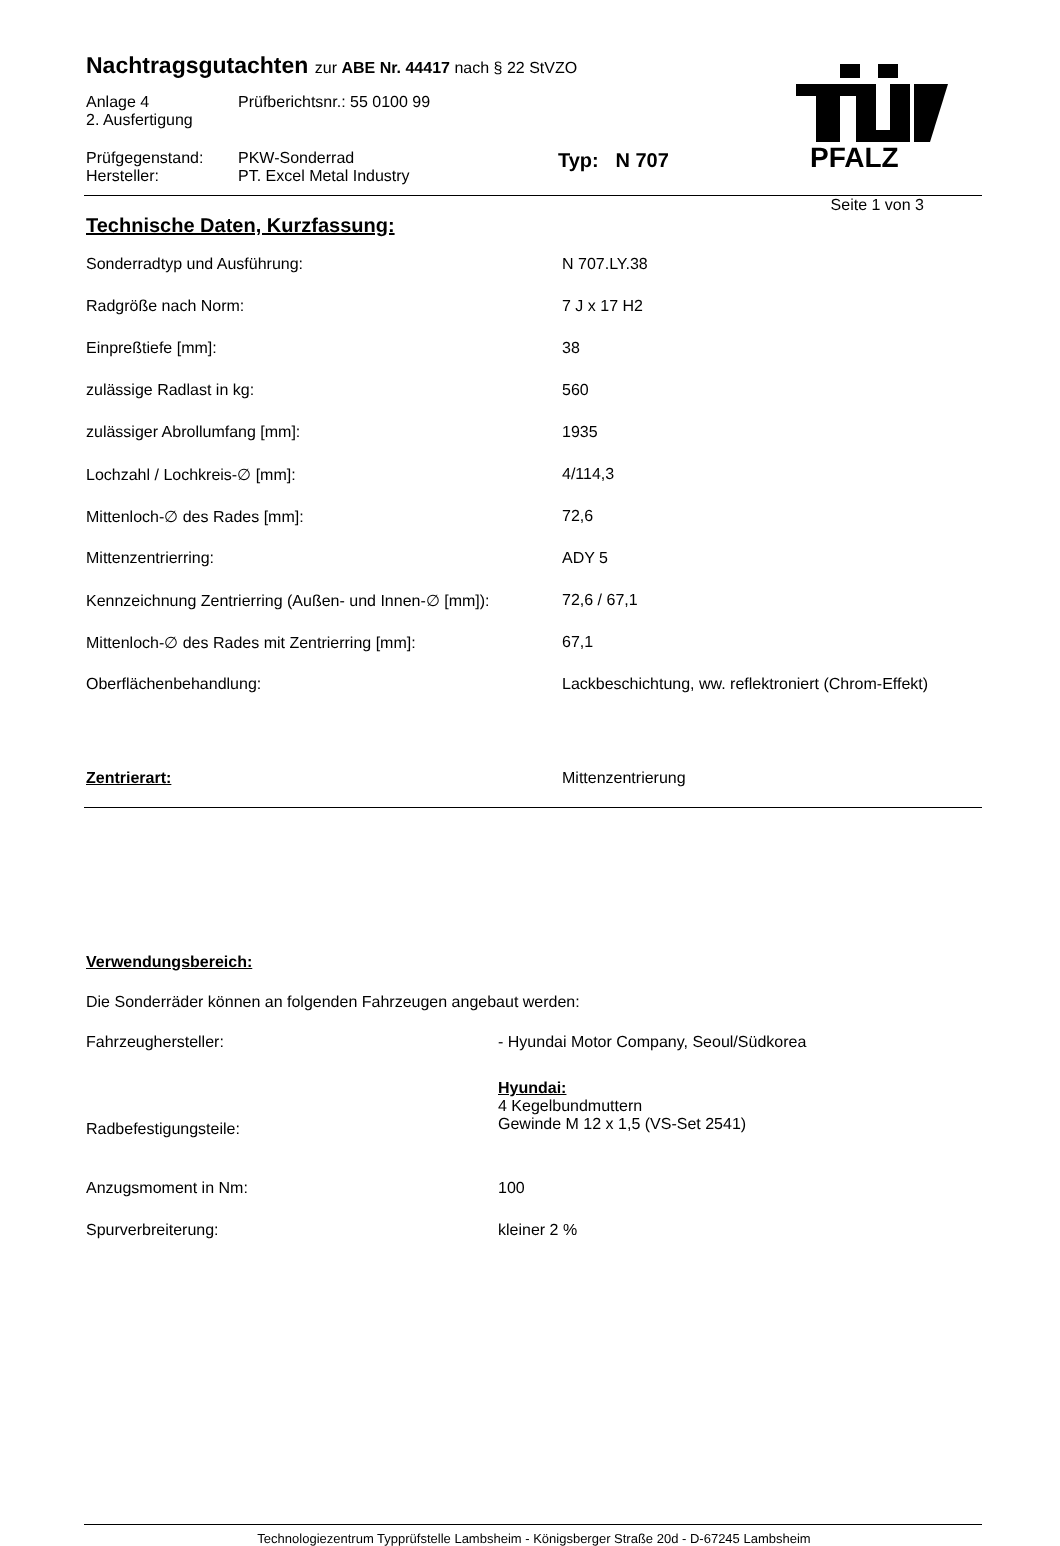PFALZ
Nachtragsgutachten zur ABE Nr. 44417 nach § 22 StVZO
| Anlage 4 2. Ausfertigung | Prüfberichtsnr.: 55 0100 99 |
| Prüfgegenstand: Hersteller: | PKW-Sonderrad PT. Excel Metal Industry | Typ: N 707 |
Seite 1 von 3
Technische Daten, Kurzfassung:
| Sonderradtyp und Ausführung: | N 707.LY.38 |
| Radgröße nach Norm: | 7 J x 17 H2 |
| Einpreßtiefe [mm]: | 38 |
| zulässige Radlast in kg: | 560 |
| zulässiger Abrollumfang [mm]: | 1935 |
| Lochzahl / Lochkreis-∅ [mm]: | 4/114,3 |
| Mittenloch-∅ des Rades [mm]: | 72,6 |
| Mittenzentrierring: | ADY 5 |
| Kennzeichnung Zentrierring (Außen- und Innen-∅ [mm]): | 72,6 / 67,1 |
| Mittenloch-∅ des Rades mit Zentrierring [mm]: | 67,1 |
| Oberflächenbehandlung: | Lackbeschichtung, ww. reflektroniert (Chrom-Effekt) |
| Zentrierart: | Mittenzentrierung |
Verwendungsbereich:
Die Sonderräder können an folgenden Fahrzeugen angebaut werden:
| Fahrzeughersteller: | - Hyundai Motor Company, Seoul/Südkorea |
| Radbefestigungsteile: | Hyundai: 4 Kegelbundmuttern Gewinde M 12 x 1,5 (VS-Set 2541) |
| Anzugsmoment in Nm: | 100 |
| Spurverbreiterung: | kleiner 2 % |
Technologiezentrum Typprüfstelle Lambsheim - Königsberger Straße 20d - D-67245 Lambsheim